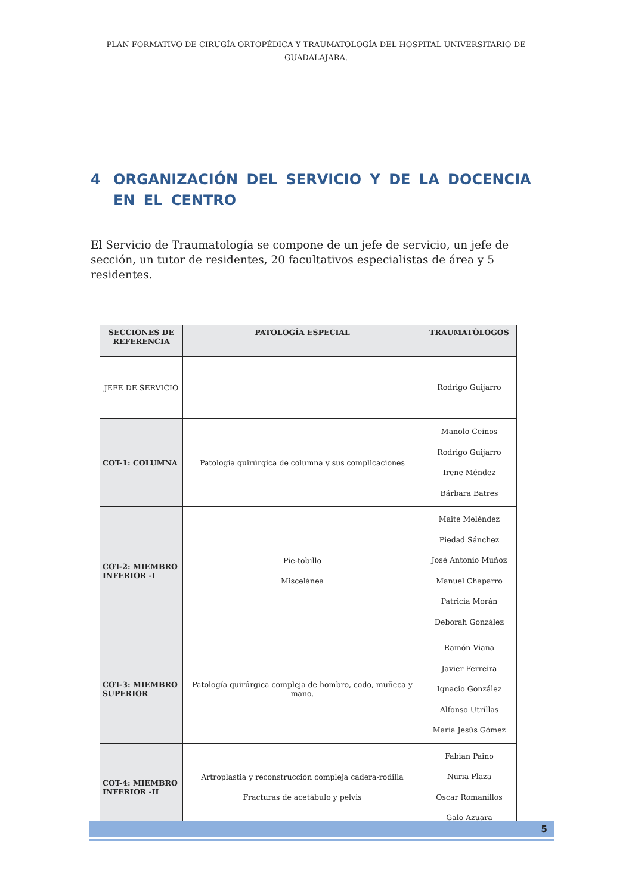PLAN FORMATIVO DE CIRUGÍA ORTOPÉDICA Y TRAUMATOLOGÍA DEL HOSPITAL UNIVERSITARIO DE GUADALAJARA.
4 ORGANIZACIÓN DEL SERVICIO Y DE LA DOCENCIA EN EL CENTRO
El Servicio de Traumatología se compone de un jefe de servicio, un jefe de sección, un tutor de residentes, 20 facultativos especialistas de área y 5 residentes.
| SECCIONES DE REFERENCIA | PATOLOGÍA ESPECIAL | TRAUMATÓLOGOS |
| --- | --- | --- |
| JEFE DE SERVICIO | | Rodrigo Guijarro |
| COT-1: COLUMNA | Patología quirúrgica de columna y sus complicaciones | Manolo Ceinos Rodrigo Guijarro Irene Méndez Bárbara Batres |
| COT-2: MIEMBRO INFERIOR -I | Pie-tobillo Miscelánea | Maite Meléndez Piedad Sánchez José Antonio Muñoz Manuel Chaparro Patricia Morán Deborah González |
| COT-3: MIEMBRO SUPERIOR | Patología quirúrgica compleja de hombro, codo, muñeca y mano. | Ramón Viana Javier Ferreira Ignacio González Alfonso Utrillas María Jesús Gómez |
| COT-4: MIEMBRO INFERIOR -II | Artroplastia y reconstrucción compleja cadera-rodilla Fracturas de acetábulo y pelvis | Fabian Paino Nuria Plaza Oscar Romanillos Galo Azuara |
5